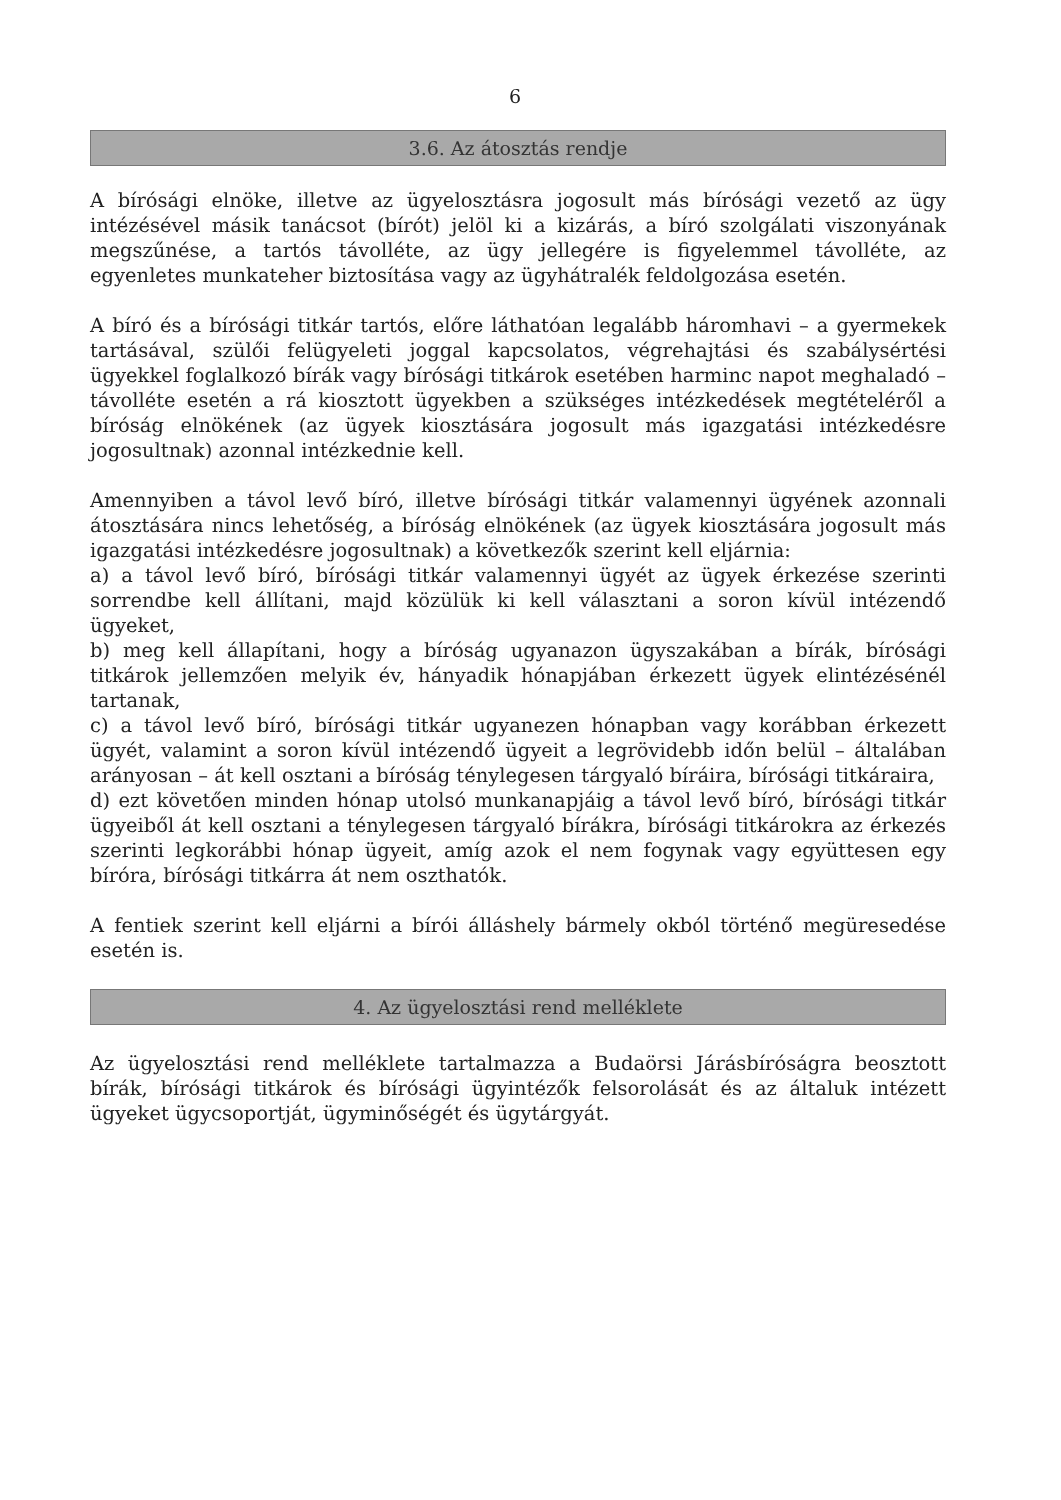6
3.6. Az átosztás rendje
A bírósági elnöke, illetve az ügyelosztásra jogosult más bírósági vezető az ügy intézésével másik tanácsot (bírót) jelöl ki a kizárás, a bíró szolgálati viszonyának megszűnése, a tartós távolléte, az ügy jellegére is figyelemmel távolléte, az egyenletes munkateher biztosítása vagy az ügyhátralék feldolgozása esetén.
A bíró és a bírósági titkár tartós, előre láthatóan legalább háromhavi – a gyermekek tartásával, szülői felügyeleti joggal kapcsolatos, végrehajtási és szabálysértési ügyekkel foglalkozó bírák vagy bírósági titkárok esetében harminc napot meghaladó – távolléte esetén a rá kiosztott ügyekben a szükséges intézkedések megtételéről a bíróság elnökének (az ügyek kiosztására jogosult más igazgatási intézkedésre jogosultnak) azonnal intézkednie kell.
Amennyiben a távol levő bíró, illetve bírósági titkár valamennyi ügyének azonnali átosztására nincs lehetőség, a bíróság elnökének (az ügyek kiosztására jogosult más igazgatási intézkedésre jogosultnak) a következők szerint kell eljárnia:
a) a távol levő bíró, bírósági titkár valamennyi ügyét az ügyek érkezése szerinti sorrendbe kell állítani, majd közülük ki kell választani a soron kívül intézendő ügyeket,
b) meg kell állapítani, hogy a bíróság ugyanazon ügyszakában a bírák, bírósági titkárok jellemzően melyik év, hányadik hónapjában érkezett ügyek elintézésénél tartanak,
c) a távol levő bíró, bírósági titkár ugyanezen hónapban vagy korábban érkezett ügyét, valamint a soron kívül intézendő ügyeit a legrövidebb időn belül – általában arányosan – át kell osztani a bíróság ténylegesen tárgyaló bíráira, bírósági titkáraira,
d) ezt követően minden hónap utolsó munkanapjáig a távol levő bíró, bírósági titkár ügyeiből át kell osztani a ténylegesen tárgyaló bírákra, bírósági titkárokra az érkezés szerinti legkorábbi hónap ügyeit, amíg azok el nem fogynak vagy együttesen egy bíróra, bírósági titkárra át nem oszthatók.
A fentiek szerint kell eljárni a bírói álláshely bármely okból történő megüresedése esetén is.
4. Az ügyelosztási rend melléklete
Az ügyelosztási rend melléklete tartalmazza a Budaörsi Járásbíróságra beosztott bírák, bírósági titkárok és bírósági ügyintézők felsorolását és az általuk intézett ügyeket ügycsoportját, ügyminőségét és ügytárgyát.